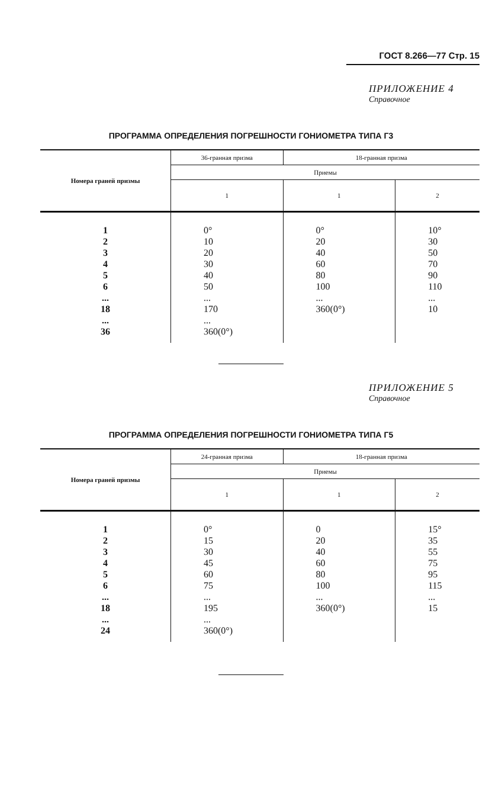ГОСТ 8.266—77 Стр. 15
ПРИЛОЖЕНИЕ 4
Справочное
ПРОГРАММА ОПРЕДЕЛЕНИЯ ПОГРЕШНОСТИ ГОНИОМЕТРА ТИПА Г3
| Номера граней призмы | 36-гранная призма | 18-гранная призма | |
| --- | --- | --- | --- |
| | Приемы | | |
| | 1 | 1 | 2 |
| 1 2 3 4 5 6 ... 18 ... 36 | 0° 10 20 30 40 50 ... 170 ... 360(0°) | 0° 20 40 60 80 100 ... 360(0°) | 10° 30 50 70 90 110 ... 10 |
ПРИЛОЖЕНИЕ 5
Справочное
ПРОГРАММА ОПРЕДЕЛЕНИЯ ПОГРЕШНОСТИ ГОНИОМЕТРА ТИПА Г5
| Номера граней призмы | 24-гранная призма | 18-гранная призма | |
| --- | --- | --- | --- |
| | Приемы | | |
| | 1 | 1 | 2 |
| 1 2 3 4 5 6 ... 18 ... 24 | 0° 15 30 45 60 75 ... 195 ... 360(0°) | 0 20 40 60 80 100 ... 360(0°) | 15° 35 55 75 95 115 ... 15 |